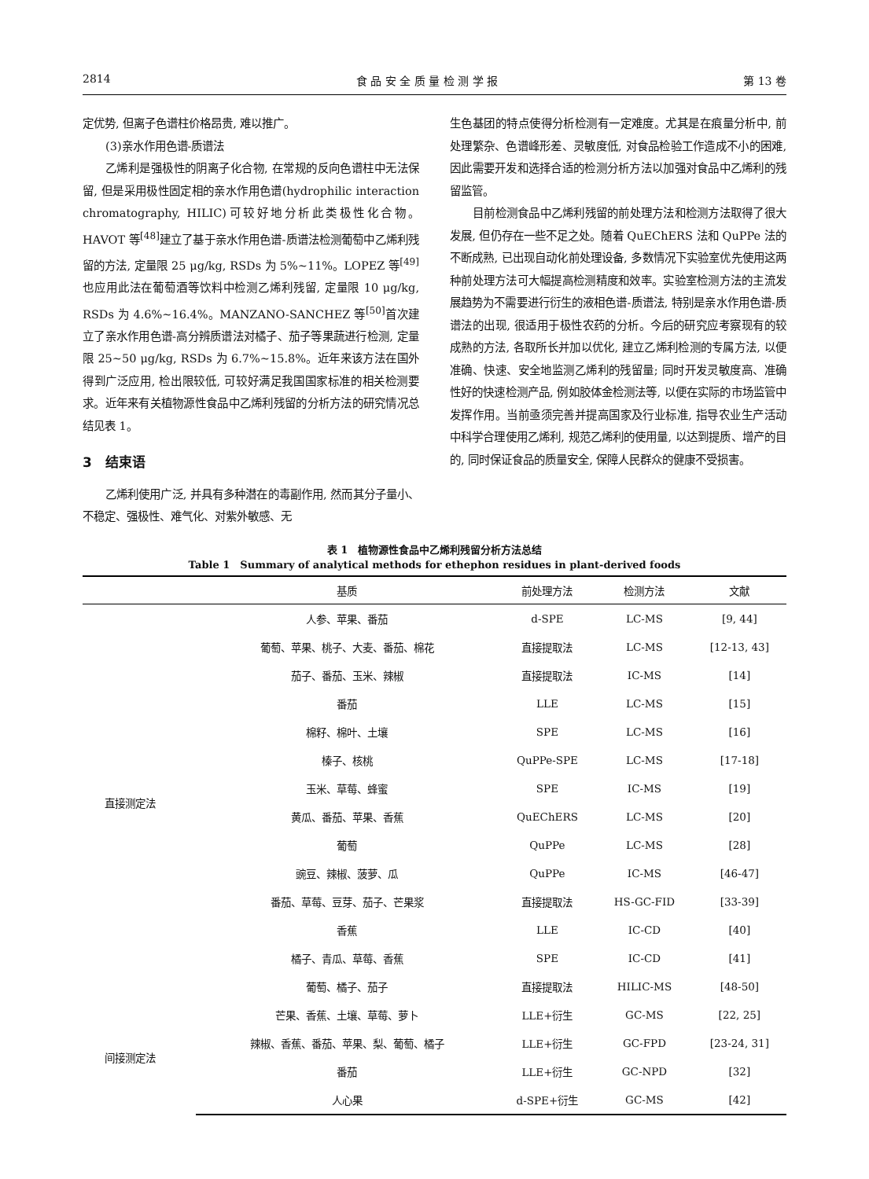2814 食 品 安 全 质 量 检 测 学 报 第 13 卷
定优势, 但离子色谱柱价格昂贵, 难以推广。
(3)亲水作用色谱-质谱法
乙烯利是强极性的阴离子化合物, 在常规的反向色谱柱中无法保留, 但是采用极性固定相的亲水作用色谱(hydrophilic interaction chromatography, HILIC)可较好地分析此类极性化合物。HAVOT 等<sup>[48]</sup>建立了基于亲水作用色谱-质谱法检测葡萄中乙烯利残留的方法, 定量限 25 μg/kg, RSDs 为 5%~11%。LOPEZ 等<sup>[49]</sup>也应用此法在葡萄酒等饮料中检测乙烯利残留, 定量限 10 μg/kg, RSDs 为 4.6%~16.4%。MANZANO-SANCHEZ 等<sup>[50]</sup>首次建立了亲水作用色谱-高分辨质谱法对橘子、茄子等果蔬进行检测, 定量限 25~50 μg/kg, RSDs 为 6.7%~15.8%。近年来该方法在国外得到广泛应用, 检出限较低, 可较好满足我国国家标准的相关检测要求。近年来有关植物源性食品中乙烯利残留的分析方法的研究情况总结见表 1。
3　结束语
乙烯利使用广泛, 并具有多种潜在的毒副作用, 然而其分子量小、不稳定、强极性、难气化、对紫外敏感、无
生色基团的特点使得分析检测有一定难度。尤其是在痕量分析中, 前处理繁杂、色谱峰形差、灵敏度低, 对食品检验工作造成不小的困难, 因此需要开发和选择合适的检测分析方法以加强对食品中乙烯利的残留监管。
目前检测食品中乙烯利残留的前处理方法和检测方法取得了很大发展, 但仍存在一些不足之处。随着 QuEChERS 法和 QuPPe 法的不断成熟, 已出现自动化前处理设备, 多数情况下实验室优先使用这两种前处理方法可大幅提高检测精度和效率。实验室检测方法的主流发展趋势为不需要进行衍生的液相色谱-质谱法, 特别是亲水作用色谱-质谱法的出现, 很适用于极性农药的分析。今后的研究应考察现有的较成熟的方法, 各取所长并加以优化, 建立乙烯利检测的专属方法, 以便准确、快速、安全地监测乙烯利的残留量; 同时开发灵敏度高、准确性好的快速检测产品, 例如胶体金检测法等, 以便在实际的市场监管中发挥作用。当前亟须完善并提高国家及行业标准, 指导农业生产活动中科学合理使用乙烯利, 规范乙烯利的使用量, 以达到提质、增产的目的, 同时保证食品的质量安全, 保障人民群众的健康不受损害。
表 1　植物源性食品中乙烯利残留分析方法总结
Table 1　Summary of analytical methods for ethephon residues in plant-derived foods
| | 基质 | 前处理方法 | 检测方法 | 文献 |
| --- | --- | --- | --- | --- |
| 直接测定法 | 人参、苹果、番茄 | d-SPE | LC-MS | [9, 44] |
| | 葡萄、苹果、桃子、大麦、番茄、棉花 | 直接提取法 | LC-MS | [12-13, 43] |
| | 茄子、番茄、玉米、辣椒 | 直接提取法 | IC-MS | [14] |
| | 番茄 | LLE | LC-MS | [15] |
| | 棉籽、棉叶、土壤 | SPE | LC-MS | [16] |
| | 榛子、核桃 | QuPPe-SPE | LC-MS | [17-18] |
| | 玉米、草莓、蜂蜜 | SPE | IC-MS | [19] |
| | 黄瓜、番茄、苹果、香蕉 | QuEChERS | LC-MS | [20] |
| | 葡萄 | QuPPe | LC-MS | [28] |
| | 豌豆、辣椒、菠萝、瓜 | QuPPe | IC-MS | [46-47] |
| | 番茄、草莓、豆芽、茄子、芒果浆 | 直接提取法 | HS-GC-FID | [33-39] |
| | 香蕉 | LLE | IC-CD | [40] |
| | 橘子、青瓜、草莓、香蕉 | SPE | IC-CD | [41] |
| | 葡萄、橘子、茄子 | 直接提取法 | HILIC-MS | [48-50] |
| 间接测定法 | 芒果、香蕉、土壤、草莓、萝卜 | LLE+衍生 | GC-MS | [22, 25] |
| | 辣椒、香蕉、番茄、苹果、梨、葡萄、橘子 | LLE+衍生 | GC-FPD | [23-24, 31] |
| | 番茄 | LLE+衍生 | GC-NPD | [32] |
| | 人心果 | d-SPE+衍生 | GC-MS | [42] |